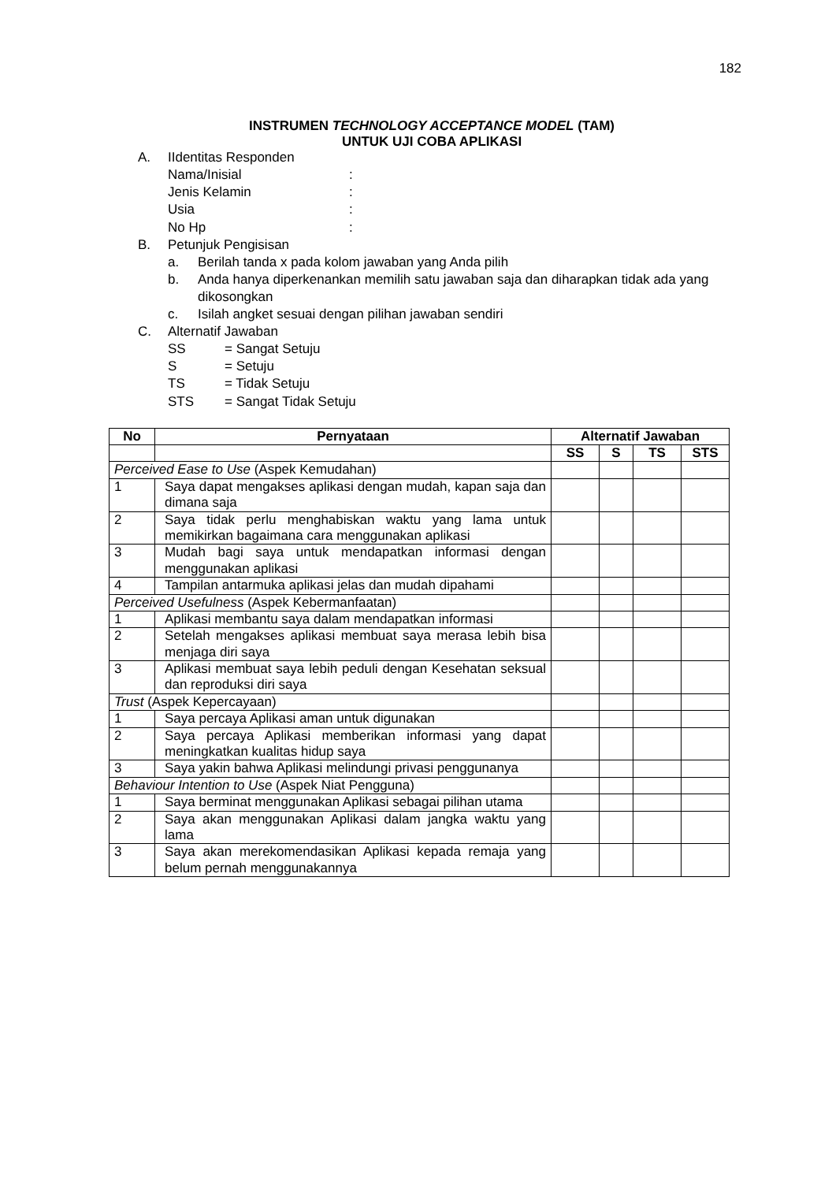182
INSTRUMEN TECHNOLOGY ACCEPTANCE MODEL (TAM)
UNTUK UJI COBA APLIKASI
A. IIdentitas Responden
Nama/Inisial:
Jenis Kelamin:
Usia:
No Hp:
B. Petunjuk Pengisisan
a. Berilah tanda x pada kolom jawaban yang Anda pilih
b. Anda hanya diperkenankan memilih satu jawaban saja dan diharapkan tidak ada yang dikosongkan
c. Isilah angket sesuai dengan pilihan jawaban sendiri
C. Alternatif Jawaban
SS = Sangat Setuju
S = Setuju
TS = Tidak Setuju
STS = Sangat Tidak Setuju
| No | Pernyataan | Alternatif Jawaban | | | |
| --- | --- | --- | --- | --- | --- |
| | | SS | S | TS | STS |
| Perceived Ease to Use (Aspek Kemudahan) | | | | | |
| 1 | Saya dapat mengakses aplikasi dengan mudah, kapan saja dan dimana saja | | | | |
| 2 | Saya tidak perlu menghabiskan waktu yang lama untuk memikirkan bagaimana cara menggunakan aplikasi | | | | |
| 3 | Mudah bagi saya untuk mendapatkan informasi dengan menggunakan aplikasi | | | | |
| 4 | Tampilan antarmuka aplikasi jelas dan mudah dipahami | | | | |
| Perceived Usefulness (Aspek Kebermanfaatan) | | | | | |
| 1 | Aplikasi membantu saya dalam mendapatkan informasi | | | | |
| 2 | Setelah mengakses aplikasi membuat saya merasa lebih bisa menjaga diri saya | | | | |
| 3 | Aplikasi membuat saya lebih peduli dengan Kesehatan seksual dan reproduksi diri saya | | | | |
| Trust (Aspek Kepercayaan) | | | | | |
| 1 | Saya percaya Aplikasi aman untuk digunakan | | | | |
| 2 | Saya percaya Aplikasi memberikan informasi yang dapat meningkatkan kualitas hidup saya | | | | |
| 3 | Saya yakin bahwa Aplikasi melindungi privasi penggunanya | | | | |
| Behaviour Intention to Use (Aspek Niat Pengguna) | | | | | |
| 1 | Saya berminat menggunakan Aplikasi sebagai pilihan utama | | | | |
| 2 | Saya akan menggunakan Aplikasi dalam jangka waktu yang lama | | | | |
| 3 | Saya akan merekomendasikan Aplikasi kepada remaja yang belum pernah menggunakannya | | | | |